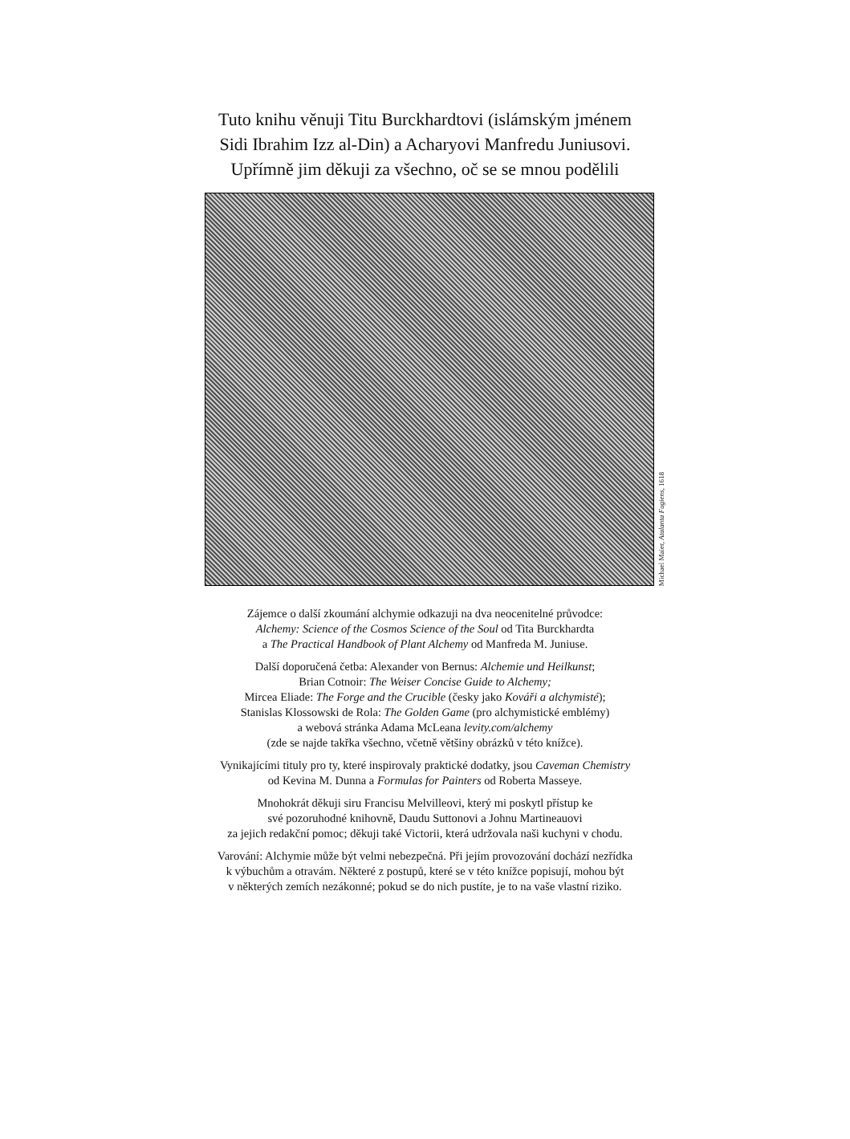Tuto knihu věnuji Titu Burckhardtovi (islámským jménem
Sidi Ibrahim Izz al-Din) a Acharyovi Manfredu Juniusovi.
Upřímně jim děkuji za všechno, oč se se mnou podělili
Michael Maier, Atalanta Fugiens, 1618
Zájemce o další zkoumání alchymie odkazuji na dva neocenitelné průvodce:
Alchemy: Science of the Cosmos Science of the Soul od Tita Burckhardta
a The Practical Handbook of Plant Alchemy od Manfreda M. Juniuse.
Další doporučená četba: Alexander von Bernus: Alchemie und Heilkunst;
Brian Cotnoir: The Weiser Concise Guide to Alchemy;
Mircea Eliade: The Forge and the Crucible (česky jako Kováři a alchymisté);
Stanislas Klossowski de Rola: The Golden Game (pro alchymistické emblémy)
a webová stránka Adama McLeana levity.com/alchemy
(zde se najde takřka všechno, včetně většiny obrázků v této knížce).
Vynikajícími tituly pro ty, které inspirovaly praktické dodatky, jsou Caveman Chemistry
od Kevina M. Dunna a Formulas for Painters od Roberta Masseye.
Mnohokrát děkuji siru Francisu Melvilleovi, který mi poskytl přístup ke
své pozoruhodné knihovně, Daudu Suttonovi a Johnu Martineauovi
za jejich redakční pomoc; děkuji také Victorii, která udržovala naši kuchyni v chodu.
Varování: Alchymie může být velmi nebezpečná. Při jejím provozování dochází nezřídka
k výbuchům a otravám. Některé z postupů, které se v této knížce popisují, mohou být
v některých zemích nezákonné; pokud se do nich pustíte, je to na vaše vlastní riziko.